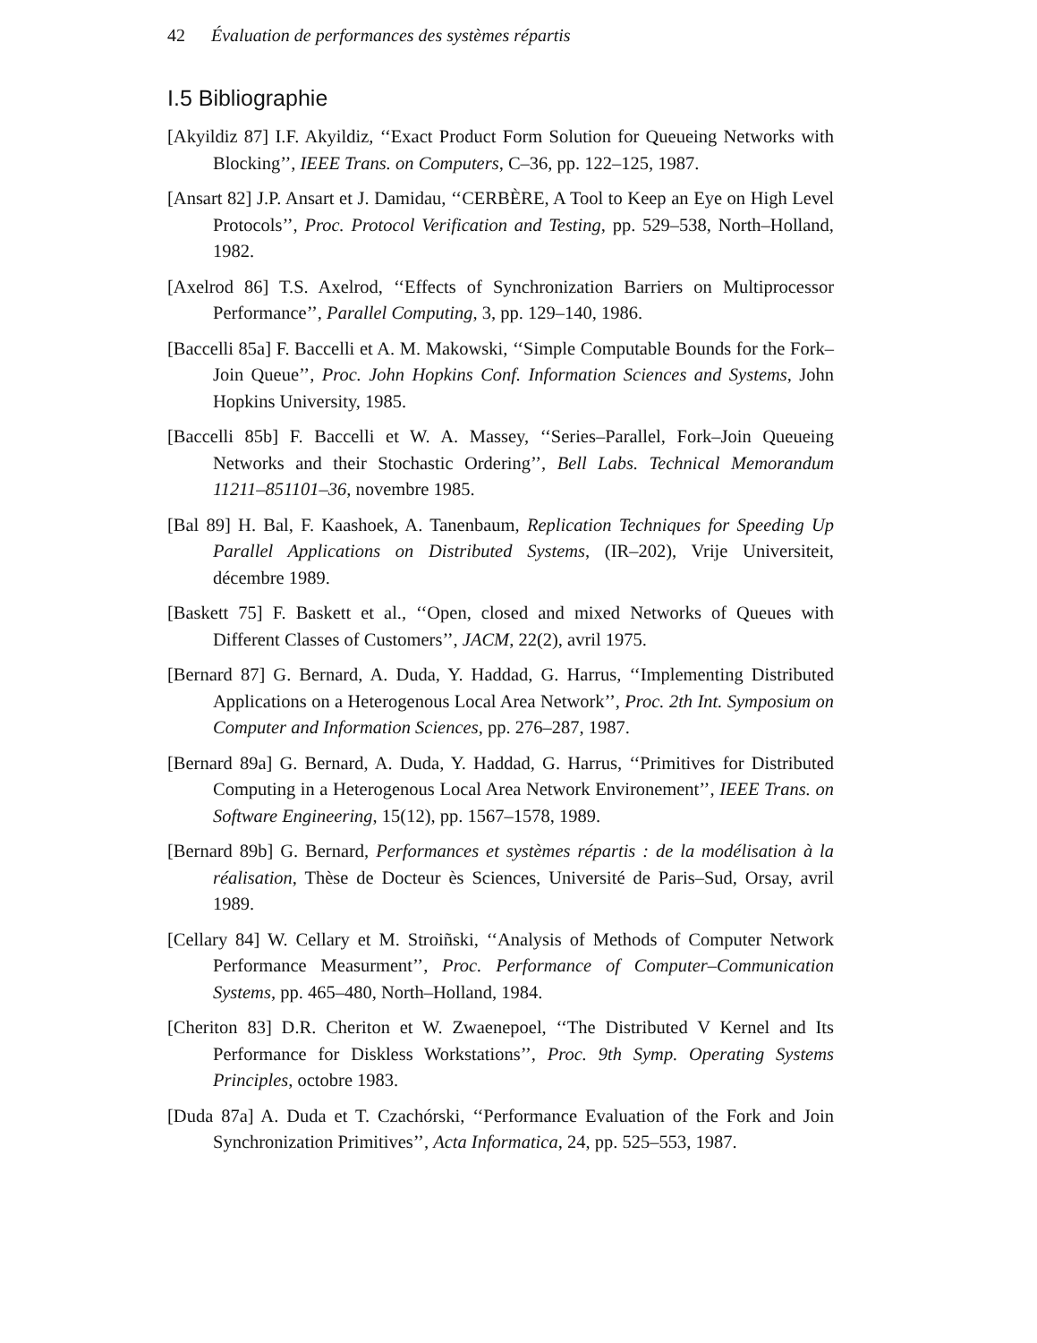42 Évaluation de performances des systèmes répartis
I.5 Bibliographie
[Akyildiz 87] I.F. Akyildiz, ‘‘Exact Product Form Solution for Queueing Networks with Blocking’’, IEEE Trans. on Computers, C–36, pp. 122–125, 1987.
[Ansart 82] J.P. Ansart et J. Damidau, ‘‘CERBÈRE, A Tool to Keep an Eye on High Level Protocols’’, Proc. Protocol Verification and Testing, pp. 529–538, North–Holland, 1982.
[Axelrod 86] T.S. Axelrod, ‘‘Effects of Synchronization Barriers on Multiprocessor Performance’’, Parallel Computing, 3, pp. 129–140, 1986.
[Baccelli 85a] F. Baccelli et A. M. Makowski, ‘‘Simple Computable Bounds for the Fork–Join Queue’’, Proc. John Hopkins Conf. Information Sciences and Systems, John Hopkins University, 1985.
[Baccelli 85b] F. Baccelli et W. A. Massey, ‘‘Series–Parallel, Fork–Join Queueing Networks and their Stochastic Ordering’’, Bell Labs. Technical Memorandum 11211–851101–36, novembre 1985.
[Bal 89] H. Bal, F. Kaashoek, A. Tanenbaum, Replication Techniques for Speeding Up Parallel Applications on Distributed Systems, (IR–202), Vrije Universiteit, décembre 1989.
[Baskett 75] F. Baskett et al., ‘‘Open, closed and mixed Networks of Queues with Different Classes of Customers’’, JACM, 22(2), avril 1975.
[Bernard 87] G. Bernard, A. Duda, Y. Haddad, G. Harrus, ‘‘Implementing Distributed Applications on a Heterogenous Local Area Network’’, Proc. 2th Int. Symposium on Computer and Information Sciences, pp. 276–287, 1987.
[Bernard 89a] G. Bernard, A. Duda, Y. Haddad, G. Harrus, ‘‘Primitives for Distributed Computing in a Heterogenous Local Area Network Environement’’, IEEE Trans. on Software Engineering, 15(12), pp. 1567–1578, 1989.
[Bernard 89b] G. Bernard, Performances et systèmes répartis : de la modélisation à la réalisation, Thèse de Docteur ès Sciences, Université de Paris–Sud, Orsay, avril 1989.
[Cellary 84] W. Cellary et M. Stroiñski, ‘‘Analysis of Methods of Computer Network Performance Measurment’’, Proc. Performance of Computer–Communication Systems, pp. 465–480, North–Holland, 1984.
[Cheriton 83] D.R. Cheriton et W. Zwaenepoel, ‘‘The Distributed V Kernel and Its Performance for Diskless Workstations’’, Proc. 9th Symp. Operating Systems Principles, octobre 1983.
[Duda 87a] A. Duda et T. Czachórski, ‘‘Performance Evaluation of the Fork and Join Synchronization Primitives’’, Acta Informatica, 24, pp. 525–553, 1987.